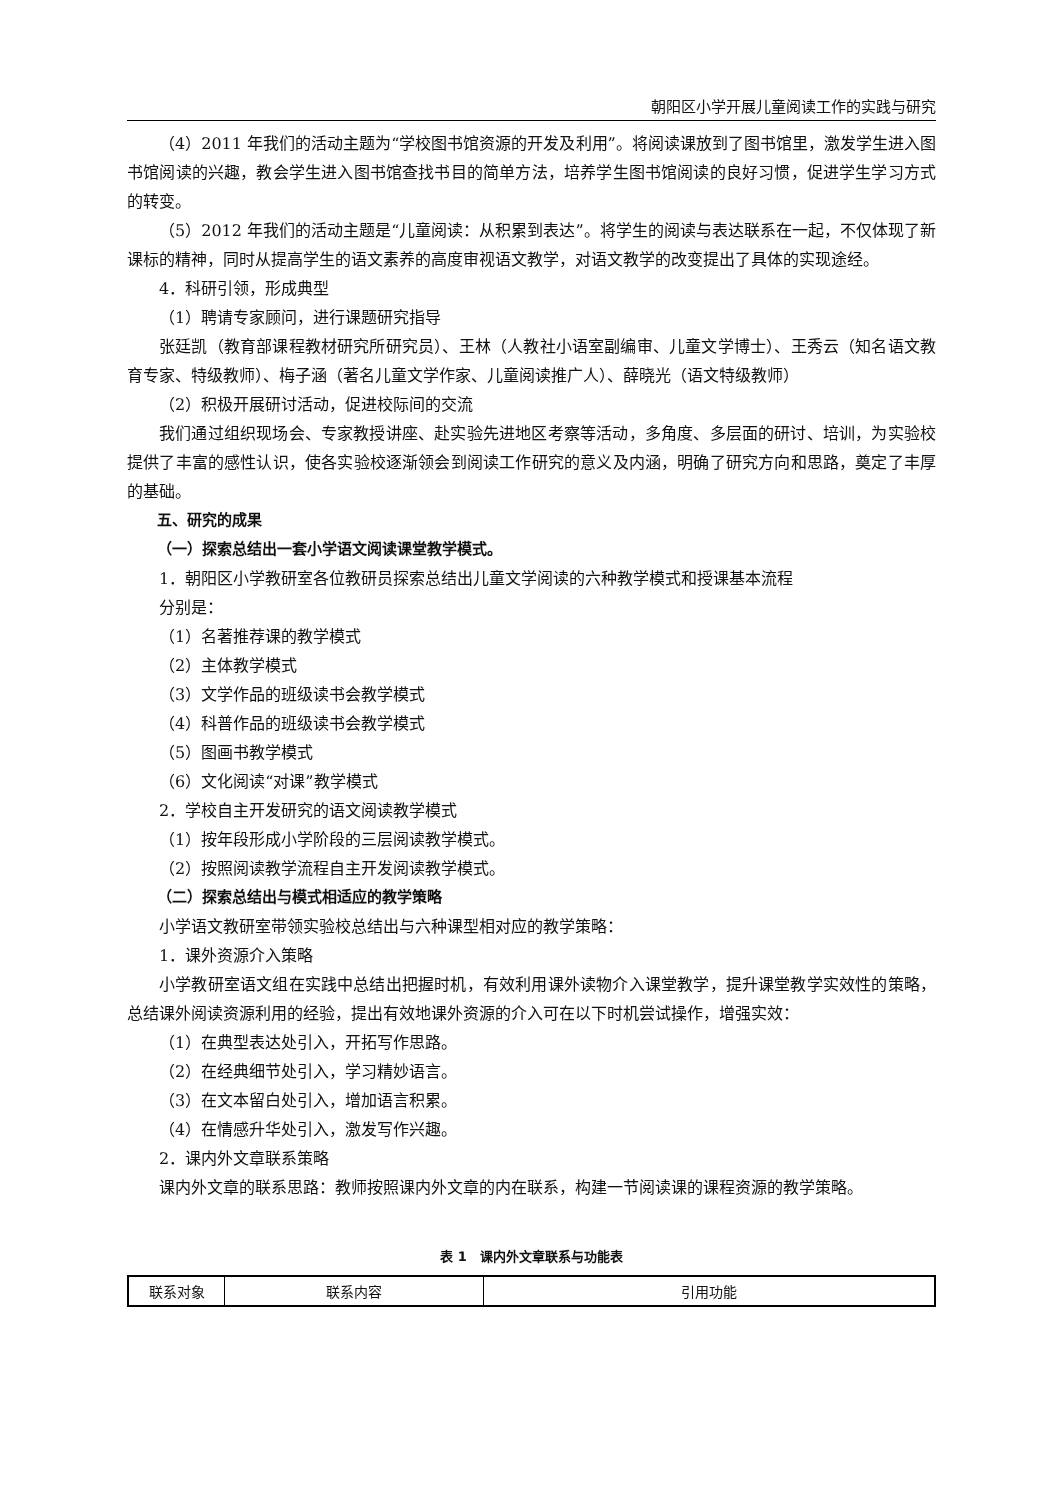朝阳区小学开展儿童阅读工作的实践与研究
（4）2011 年我们的活动主题为“学校图书馆资源的开发及利用”。将阅读课放到了图书馆里，激发学生进入图书馆阅读的兴趣，教会学生进入图书馆查找书目的简单方法，培养学生图书馆阅读的良好习惯，促进学生学习方式的转变。
（5）2012 年我们的活动主题是“儿童阅读：从积累到表达”。将学生的阅读与表达联系在一起，不仅体现了新课标的精神，同时从提高学生的语文素养的高度审视语文教学，对语文教学的改变提出了具体的实现途经。
4．科研引领，形成典型
（1）聘请专家顾问，进行课题研究指导
张廷凯（教育部课程教材研究所研究员）、王林（人教社小语室副编审、儿童文学博士）、王秀云（知名语文教育专家、特级教师）、梅子涵（著名儿童文学作家、儿童阅读推广人）、薛晓光（语文特级教师）
（2）积极开展研讨活动，促进校际间的交流
我们通过组织现场会、专家教授讲座、赴实验先进地区考察等活动，多角度、多层面的研讨、培训，为实验校提供了丰富的感性认识，使各实验校逐渐领会到阅读工作研究的意义及内涵，明确了研究方向和思路，奠定了丰厚的基础。
五、研究的成果
（一）探索总结出一套小学语文阅读课堂教学模式。
1．朝阳区小学教研室各位教研员探索总结出儿童文学阅读的六种教学模式和授课基本流程
分别是：
（1）名著推荐课的教学模式
（2）主体教学模式
（3）文学作品的班级读书会教学模式
（4）科普作品的班级读书会教学模式
（5）图画书教学模式
（6）文化阅读“对课”教学模式
2．学校自主开发研究的语文阅读教学模式
（1）按年段形成小学阶段的三层阅读教学模式。
（2）按照阅读教学流程自主开发阅读教学模式。
（二）探索总结出与模式相适应的教学策略
小学语文教研室带领实验校总结出与六种课型相对应的教学策略：
1．课外资源介入策略
小学教研室语文组在实践中总结出把握时机，有效利用课外读物介入课堂教学，提升课堂教学实效性的策略，总结课外阅读资源利用的经验，提出有效地课外资源的介入可在以下时机尝试操作，增强实效：
（1）在典型表达处引入，开拓写作思路。
（2）在经典细节处引入，学习精妙语言。
（3）在文本留白处引入，增加语言积累。
（4）在情感升华处引入，激发写作兴趣。
2．课内外文章联系策略
课内外文章的联系思路：教师按照课内外文章的内在联系，构建一节阅读课的课程资源的教学策略。
表 1　课内外文章联系与功能表
| 联系对象 | 联系内容 | 引用功能 |
| --- | --- | --- |